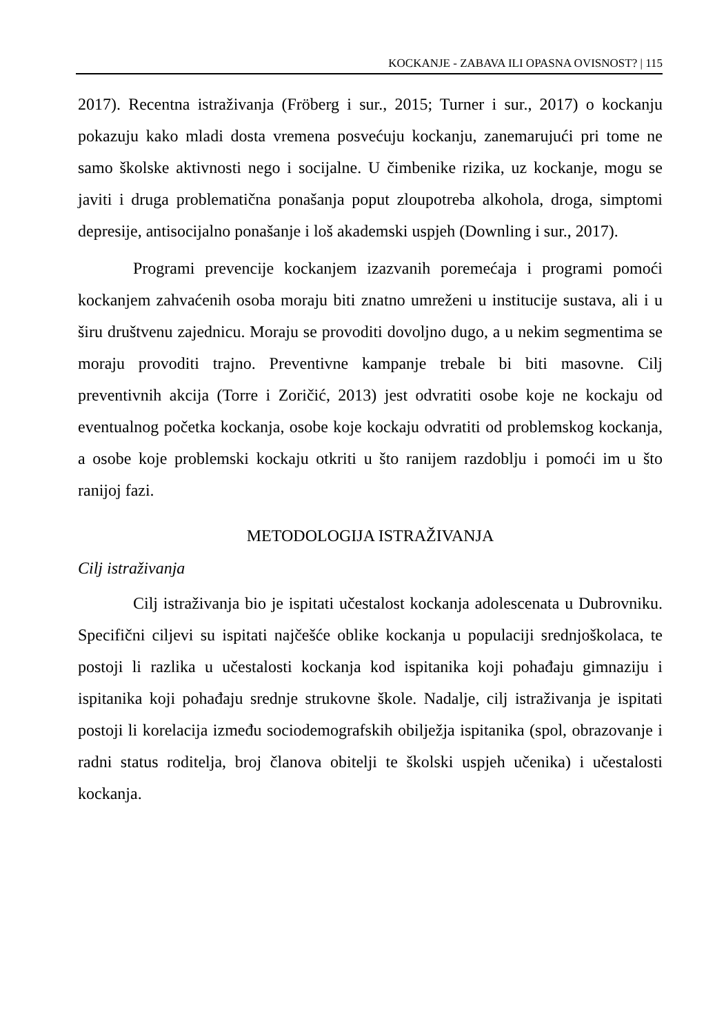KOCKANJE - ZABAVA ILI OPASNA OVISNOST? | 115
2017). Recentna istraživanja (Fröberg i sur., 2015; Turner i sur., 2017) o kockanju pokazuju kako mladi dosta vremena posvećuju kockanju, zanemarujući pri tome ne samo školske aktivnosti nego i socijalne. U čimbenike rizika, uz kockanje, mogu se javiti i druga problematična ponašanja poput zloupotreba alkohola, droga, simptomi depresije, antisocijalno ponašanje i loš akademski uspjeh (Downling i sur., 2017).
Programi prevencije kockanjem izazvanih poremećaja i programi pomoći kockanjem zahvaćenih osoba moraju biti znatno umreženi u institucije sustava, ali i u širu društvenu zajednicu. Moraju se provoditi dovoljno dugo, a u nekim segmentima se moraju provoditi trajno. Preventivne kampanje trebale bi biti masovne. Cilj preventivnih akcija (Torre i Zoričić, 2013) jest odvratiti osobe koje ne kockaju od eventualnog početka kockanja, osobe koje kockaju odvratiti od problemskog kockanja, a osobe koje problemski kockaju otkriti u što ranijem razdoblju i pomoći im u što ranijoj fazi.
METODOLOGIJA ISTRAŽIVANJA
Cilj istraživanja
Cilj istraživanja bio je ispitati učestalost kockanja adolescenata u Dubrovniku. Specifični ciljevi su ispitati najčešće oblike kockanja u populaciji srednjoškolaca, te postoji li razlika u učestalosti kockanja kod ispitanika koji pohađaju gimnaziju i ispitanika koji pohađaju srednje strukovne škole. Nadalje, cilj istraživanja je ispitati postoji li korelacija između sociodemografskih obilježja ispitanika (spol, obrazovanje i radni status roditelja, broj članova obitelji te školski uspjeh učenika) i učestalosti kockanja.